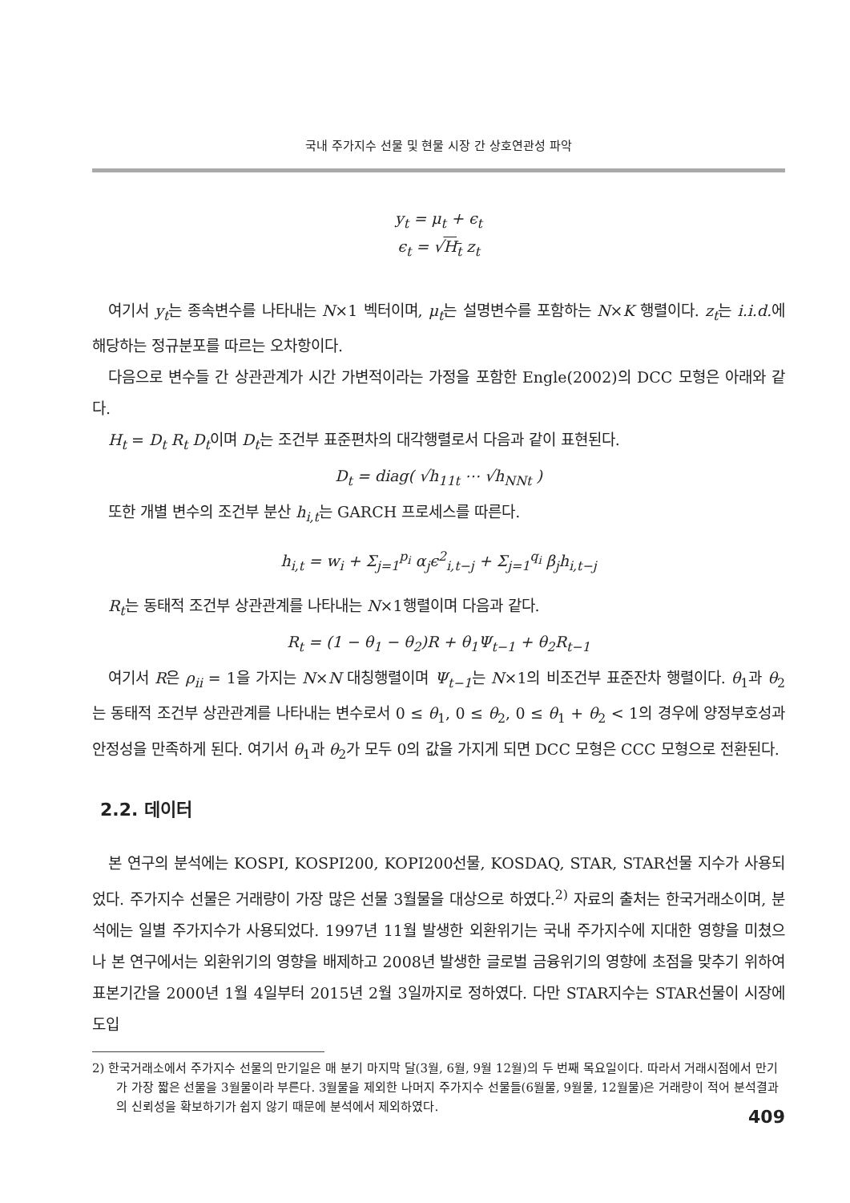국내 주가지수 선물 및 현물 시장 간 상호연관성 파악
y<sub>t</sub> = μ<sub>t</sub> + ϵ<sub>t</sub>
ϵ<sub>t</sub> = √H<sub>t</sub> z<sub>t</sub>
여기서 y<sub>t</sub>는 종속변수를 나타내는 N×1 벡터이며, μ<sub>t</sub>는 설명변수를 포함하는 N×K 행렬이다. z<sub>t</sub>는 i.i.d. 에 해당하는 정규분포를 따르는 오차항이다.
다음으로 변수들 간 상관관계가 시간 가변적이라는 가정을 포함한 Engle(2002)의 DCC 모형은 아래와 같다.
H<sub>t</sub> = D<sub>t</sub> R<sub>t</sub> D<sub>t</sub>이며 D<sub>t</sub>는 조건부 표준편차의 대각행렬로서 다음과 같이 표현된다.
D<sub>t</sub> = diag( √h<sub>11t</sub> ⋯ √h<sub>NNt</sub> )
또한 개별 변수의 조건부 분산 h<sub>i,t</sub>는 GARCH 프로세스를 따른다.
h<sub>i,t</sub> = w<sub>i</sub> + Σ<sub>j=1</sub><sup>p<sub>i</sub></sup> α<sub>j</sub>ϵ<sup>2</sup><sub>i,t−j</sub> + Σ<sub>j=1</sub><sup>q<sub>i</sub></sup> β<sub>j</sub>h<sub>i,t−j</sub>
R<sub>t</sub>는 동태적 조건부 상관관계를 나타내는 N×1행렬이며 다음과 같다.
R<sub>t</sub> = (1 − θ<sub>1</sub> − θ<sub>2</sub>)R + θ<sub>1</sub>Ψ<sub>t−1</sub> + θ<sub>2</sub>R<sub>t−1</sub>
여기서 R은 ρ<sub>ii</sub> = 1을 가지는 N×N 대칭행렬이며 Ψ<sub>t−1</sub>는 N×1의 비조건부 표준잔차 행렬이다. θ<sub>1</sub>과 θ<sub>2</sub>는 동태적 조건부 상관관계를 나타내는 변수로서 0 ≤ θ<sub>1</sub>, 0 ≤ θ<sub>2</sub>, 0 ≤ θ<sub>1</sub> + θ<sub>2</sub> < 1의 경우에 양정부호성과 안정성을 만족하게 된다. 여기서 θ<sub>1</sub>과 θ<sub>2</sub>가 모두 0의 값을 가지게 되면 DCC 모형은 CCC 모형으로 전환된다.
2.2. 데이터
본 연구의 분석에는 KOSPI, KOSPI200, KOPI200선물, KOSDAQ, STAR, STAR선물 지수가 사용되었다. 주가지수 선물은 거래량이 가장 많은 선물 3월물을 대상으로 하였다.<sup>2)</sup> 자료의 출처는 한국거래소이며, 분석에는 일별 주가지수가 사용되었다. 1997년 11월 발생한 외환위기는 국내 주가지수에 지대한 영향을 미쳤으나 본 연구에서는 외환위기의 영향을 배제하고 2008년 발생한 글로벌 금융위기의 영향에 초점을 맞추기 위하여 표본기간을 2000년 1월 4일부터 2015년 2월 3일까지로 정하였다. 다만 STAR지수는 STAR선물이 시장에 도입
2) 한국거래소에서 주가지수 선물의 만기일은 매 분기 마지막 달(3월, 6월, 9월 12월)의 두 번째 목요일이다. 따라서 거래시점에서 만기가 가장 짧은 선물을 3월물이라 부른다. 3월물을 제외한 나머지 주가지수 선물들(6월물, 9월물, 12월물)은 거래량이 적어 분석결과의 신뢰성을 확보하기가 쉽지 않기 때문에 분석에서 제외하였다.
409